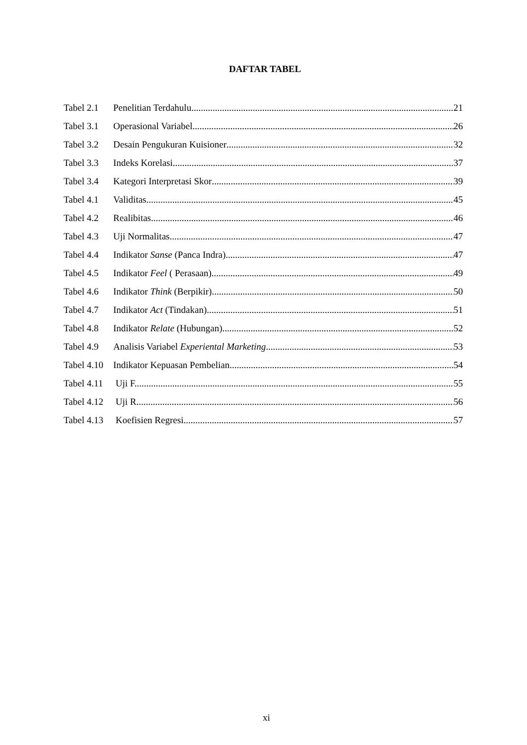DAFTAR TABEL
Tabel 2.1 Penelitian Terdahulu 21
Tabel 3.1 Operasional Variabel 26
Tabel 3.2 Desain Pengukuran Kuisioner 32
Tabel 3.3 Indeks Korelasi 37
Tabel 3.4 Kategori Interpretasi Skor 39
Tabel 4.1 Validitas 45
Tabel 4.2 Realibitas 46
Tabel 4.3 Uji Normalitas 47
Tabel 4.4 Indikator Sanse (Panca Indra) 47
Tabel 4.5 Indikator Feel ( Perasaan).. 49
Tabel 4.6 Indikator Think (Berpikir) 50
Tabel 4.7 Indikator Act (Tindakan).. 51
Tabel 4.8 Indikator Relate (Hubungan) 52
Tabel 4.9 Analisis Variabel Experiental Marketing 53
Tabel 4.10 Indikator Kepuasan Pembelian.. 54
Tabel 4.11 Uji F.. 55
Tabel 4.12 Uji R.. 56
Tabel 4.13 Koefisien Regresi.. 57
xi